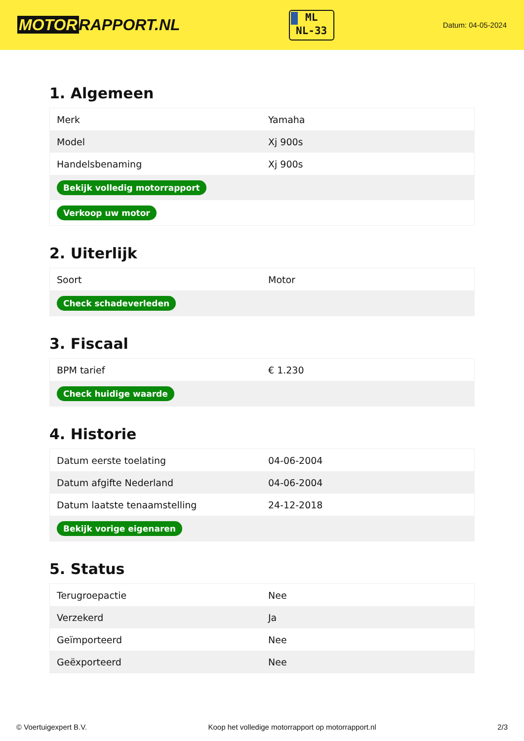MOTOR RAPPORT.NL
ML
NL-33
Datum: 04-05-2024
1. Algemeen
| Merk | Yamaha |
| Model | Xj 900s |
| Handelsbenaming | Xj 900s |
| Bekijk volledig motorrapport | |
| Verkoop uw motor | |
2. Uiterlijk
| Soort | Motor |
| Check schadeverleden | |
3. Fiscaal
| BPM tarief | € 1.230 |
| Check huidige waarde | |
4. Historie
| Datum eerste toelating | 04-06-2004 |
| Datum afgifte Nederland | 04-06-2004 |
| Datum laatste tenaamstelling | 24-12-2018 |
| Bekijk vorige eigenaren | |
5. Status
| Terugroepactie | Nee |
| Verzekerd | Ja |
| Geïmporteerd | Nee |
| Geëxporteerd | Nee |
© Voertuigexpert B.V. Koop het volledige motorrapport op motorrapport.nl 2/3